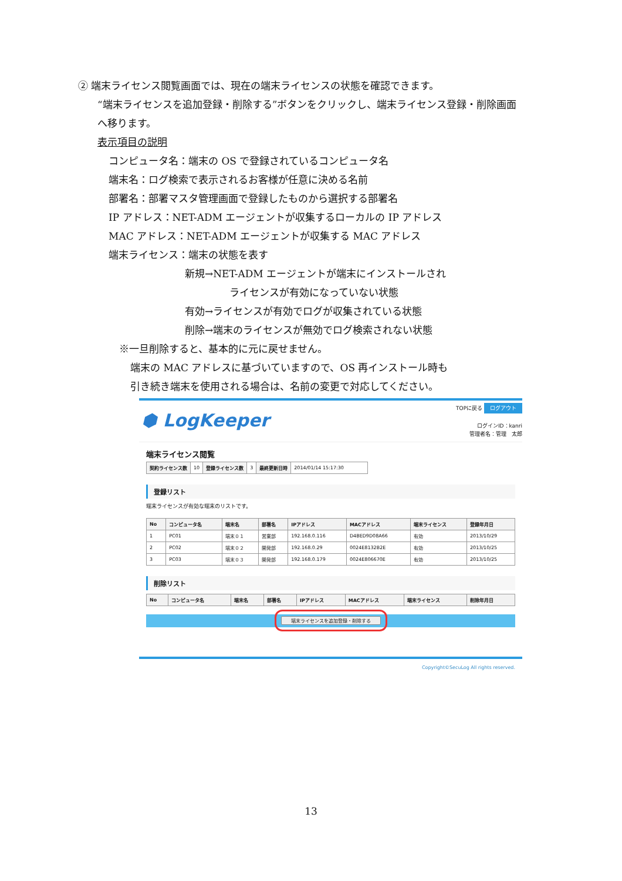② 端末ライセンス閲覧画面では、現在の端末ライセンスの状態を確認できます。
“端末ライセンスを追加登録・削除する”ボタンをクリックし、端末ライセンス登録・削除画面
へ移ります。
表示項目の説明
コンピュータ名：端末の OS で登録されているコンピュータ名
端末名：ログ検索で表示されるお客様が任意に決める名前
部署名：部署マスタ管理画面で登録したものから選択する部署名
IP アドレス：NET-ADM エージェントが収集するローカルの IP アドレス
MAC アドレス：NET-ADM エージェントが収集する MAC アドレス
端末ライセンス：端末の状態を表す
新規→NET-ADM エージェントが端末にインストールされ
ライセンスが有効になっていない状態
有効→ライセンスが有効でログが収集されている状態
削除→端末のライセンスが無効でログ検索されない状態
※一旦削除すると、基本的に元に戻せません。
端末の MAC アドレスに基づいていますので、OS 再インストール時も
引き続き端末を使用される場合は、名前の変更で対応してください。
⬢ LogKeeper
TOPに戻る ログアウト
ログインID：kanri
管理者名：管理　太郎
端末ライセンス閲覧
| 契約ライセンス数 | 10 | 登録ライセンス数 | 3 | 最終更新日時 | 2014/01/14 15:17:30 |
登録リスト
端末ライセンスが有効な端末のリストです。
| No | コンピュータ名 | 端末名 | 部署名 | IPアドレス | MACアドレス | 端末ライセンス | 登録年月日 |
| --- | --- | --- | --- | --- | --- | --- | --- |
| 1 | PC01 | 端末０１ | 営業部 | 192.168.0.116 | D4BED9D08A66 | 有効 | 2013/10/29 |
| 2 | PC02 | 端末０２ | 開発部 | 192.168.0.29 | 0024E8132B2E | 有効 | 2013/10/25 |
| 3 | PC03 | 端末０３ | 開発部 | 192.168.0.179 | 0024E806670E | 有効 | 2013/10/25 |
削除リスト
| No | コンピュータ名 | 端末名 | 部署名 | IPアドレス | MACアドレス | 端末ライセンス | 削除年月日 |
| --- | --- | --- | --- | --- | --- | --- | --- |
端末ライセンスを追加登録・削除する
Copyright©SecuLog All rights reserved.
13